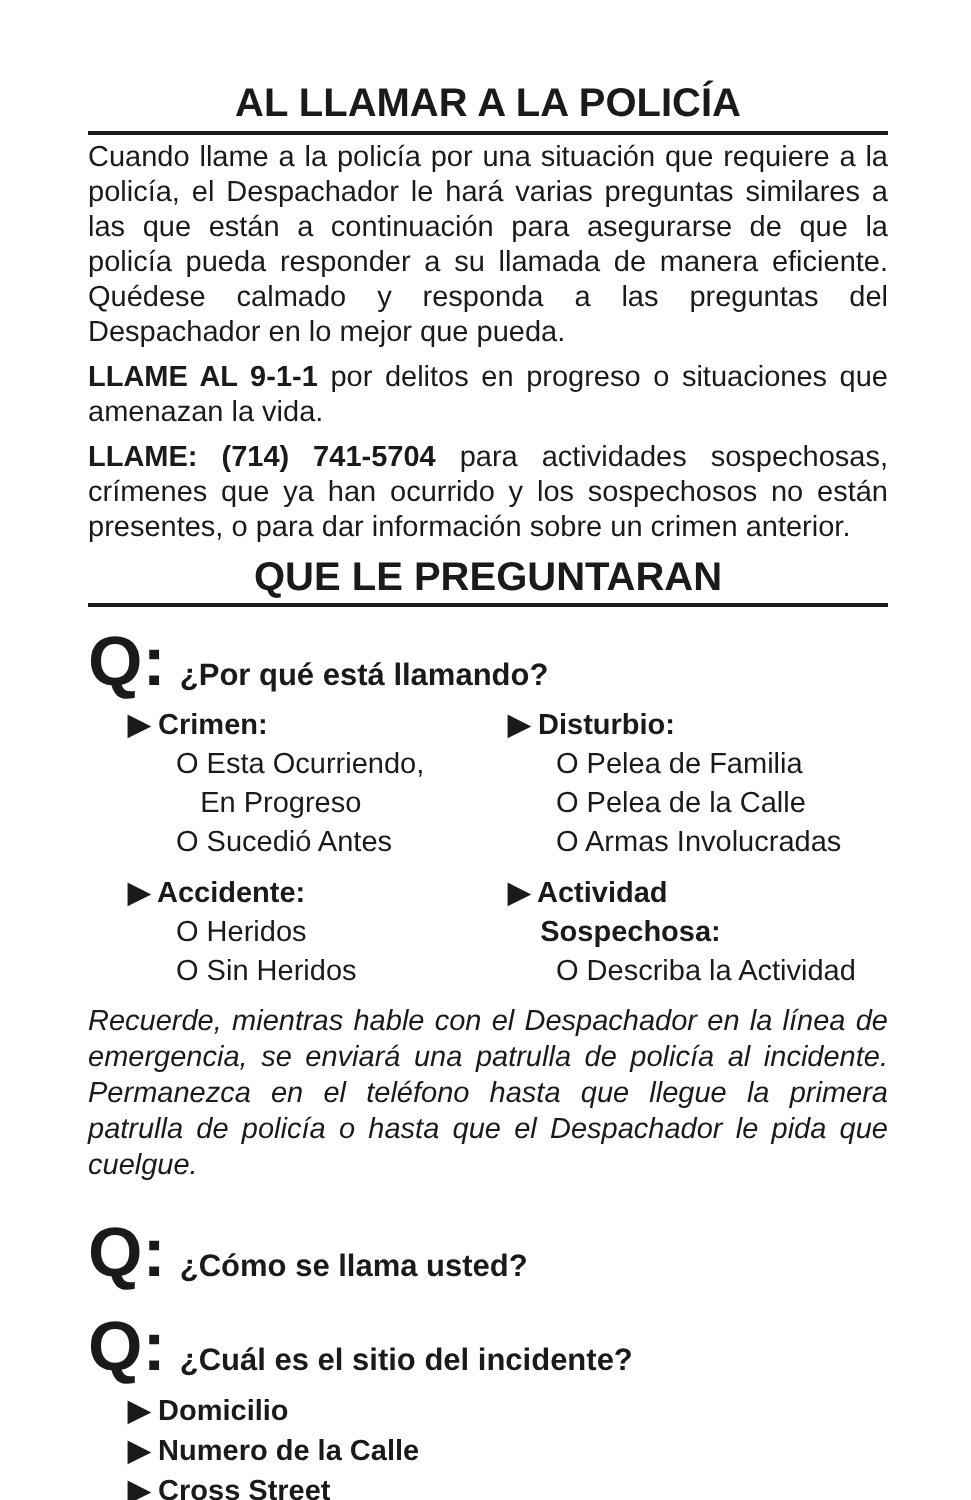AL LLAMAR A LA POLICÍA
Cuando llame a la policía por una situación que requiere a la policía, el Despachador le hará varias preguntas similares a las que están a continuación para asegurarse de que la policía pueda responder a su llamada de manera eficiente. Quédese calmado y responda a las preguntas del Despachador en lo mejor que pueda.
LLAME AL 9-1-1 por delitos en progreso o situaciones que amenazan la vida.
LLAME: (714) 741-5704 para actividades sospechosas, crímenes que ya han ocurrido y los sospechosos no están presentes, o para dar información sobre un crimen anterior.
QUE LE PREGUNTARAN
Q: ¿Por qué está llamando?
▶ Crimen:
O Esta Ocurriendo,
En Progreso
O Sucedió Antes
▶ Accidente:
O Heridos
O Sin Heridos
▶ Disturbio:
O Pelea de Familia
O Pelea de la Calle
O Armas Involucradas
▶ Actividad
Sospechosa:
O Describa la Actividad
Recuerde, mientras hable con el Despachador en la línea de emergencia, se enviará una patrulla de policía al incidente. Permanezca en el teléfono hasta que llegue la primera patrulla de policía o hasta que el Despachador le pida que cuelgue.
Q: ¿Cómo se llama usted?
Q: ¿Cuál es el sitio del incidente?
▶ Domicilio
▶ Numero de la Calle
▶ Cross Street